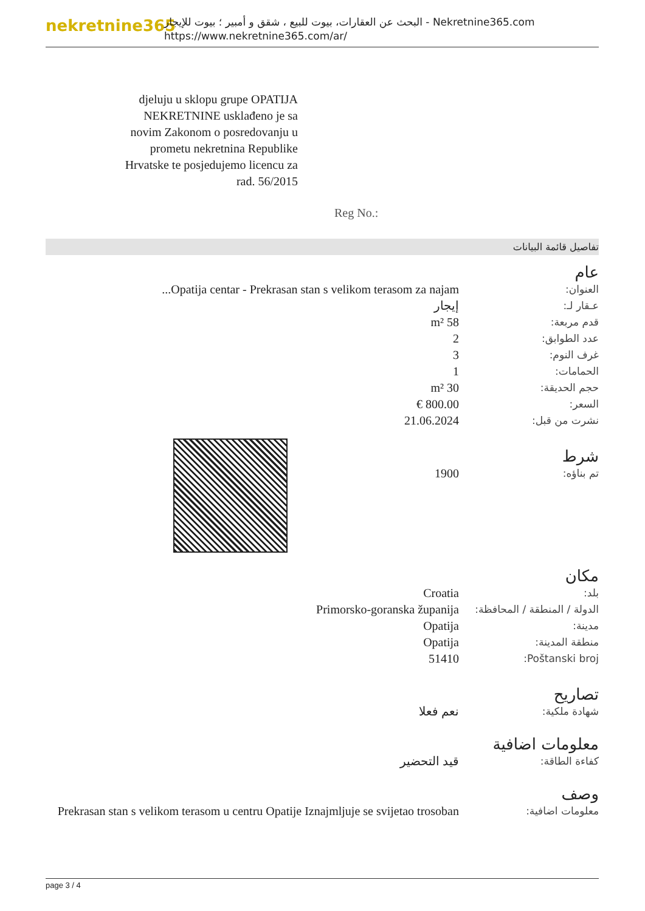nekretnine365
البحث عن العقارات، بيوت للبيع ، شقق و أمبير ؛ بيوت للإيجار - Nekretnine365.com
https://www.nekretnine365.com/ar/
djeluju u sklopu grupe OPATIJA NEKRETNINE usklađeno je sa novim Zakonom o posredovanju u prometu nekretnina Republike Hrvatske te posjedujemo licencu za rad. 56/2015
Reg No.:
تفاصيل قائمة البيانات
عام
| العنوان: | Opatija centar - Prekrasan stan s velikom terasom za najam... |
| عـقار لـ: | إيجار |
| قدم مربعة: | 58 m² |
| عدد الطوابق: | 2 |
| غرف النوم: | 3 |
| الحمامات: | 1 |
| حجم الحديقة: | 30 m² |
| السعر: | 800.00 € |
| نشرت من قبل: | 21.06.2024 |
شرط
| تم بناؤه: | 1900 |
مكان
| بلد: | Croatia |
| الدولة / المنطقة / المحافظة: | Primorsko-goranska županija |
| مدينة: | Opatija |
| منطقة المدينة: | Opatija |
| Poštanski broj: | 51410 |
تصاريح
| شهادة ملكية: | نعم فعلا |
معلومات اضافية
| كفاءة الطاقة: | قيد التحضير |
وصف
| معلومات اضافية: | Prekrasan stan s velikom terasom u centru Opatije Iznajmljuje se svijetao trosoban |
page 3 / 4